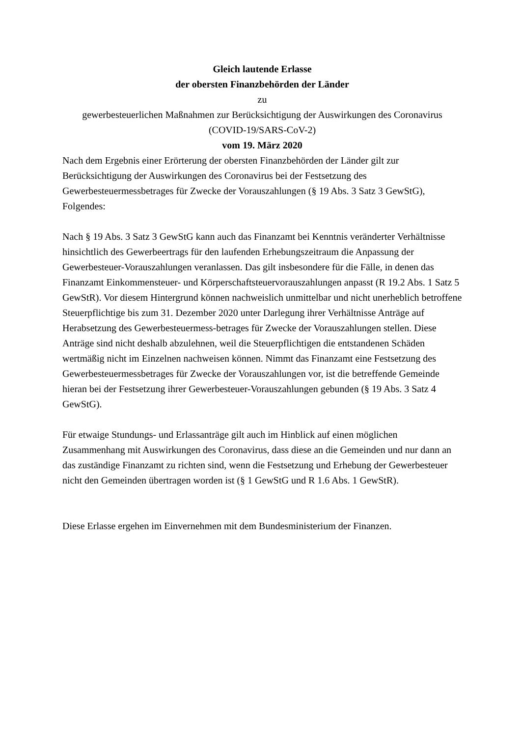Gleich lautende Erlasse
der obersten Finanzbehörden der Länder
zu
gewerbesteuerlichen Maßnahmen zur Berücksichtigung der Auswirkungen des Coronavirus (COVID-19/SARS-CoV-2)
vom 19. März 2020
Nach dem Ergebnis einer Erörterung der obersten Finanzbehörden der Länder gilt zur Berücksichtigung der Auswirkungen des Coronavirus bei der Festsetzung des Gewerbesteuermessbetrages für Zwecke der Vorauszahlungen (§ 19 Abs. 3 Satz 3 GewStG), Folgendes:
Nach § 19 Abs. 3 Satz 3 GewStG kann auch das Finanzamt bei Kenntnis veränderter Verhältnisse hinsichtlich des Gewerbeertrags für den laufenden Erhebungszeitraum die Anpassung der Gewerbesteuer-Vorauszahlungen veranlassen. Das gilt insbesondere für die Fälle, in denen das Finanzamt Einkommensteuer- und Körperschaftsteuervorauszahlungen anpasst (R 19.2 Abs. 1 Satz 5 GewStR). Vor diesem Hintergrund können nachweislich unmittelbar und nicht unerheblich betroffene Steuerpflichtige bis zum 31. Dezember 2020 unter Darlegung ihrer Verhältnisse Anträge auf Herabsetzung des Gewerbesteuermess-betrages für Zwecke der Vorauszahlungen stellen. Diese Anträge sind nicht deshalb abzulehnen, weil die Steuerpflichtigen die entstandenen Schäden wertmäßig nicht im Einzelnen nachweisen können. Nimmt das Finanzamt eine Festsetzung des Gewerbesteuermessbetrages für Zwecke der Vorauszahlungen vor, ist die betreffende Gemeinde hieran bei der Festsetzung ihrer Gewerbesteuer-Vorauszahlungen gebunden (§ 19 Abs. 3 Satz 4 GewStG).
Für etwaige Stundungs- und Erlassanträge gilt auch im Hinblick auf einen möglichen Zusammenhang mit Auswirkungen des Coronavirus, dass diese an die Gemeinden und nur dann an das zuständige Finanzamt zu richten sind, wenn die Festsetzung und Erhebung der Gewerbesteuer nicht den Gemeinden übertragen worden ist (§ 1 GewStG und R 1.6 Abs. 1 GewStR).
Diese Erlasse ergehen im Einvernehmen mit dem Bundesministerium der Finanzen.